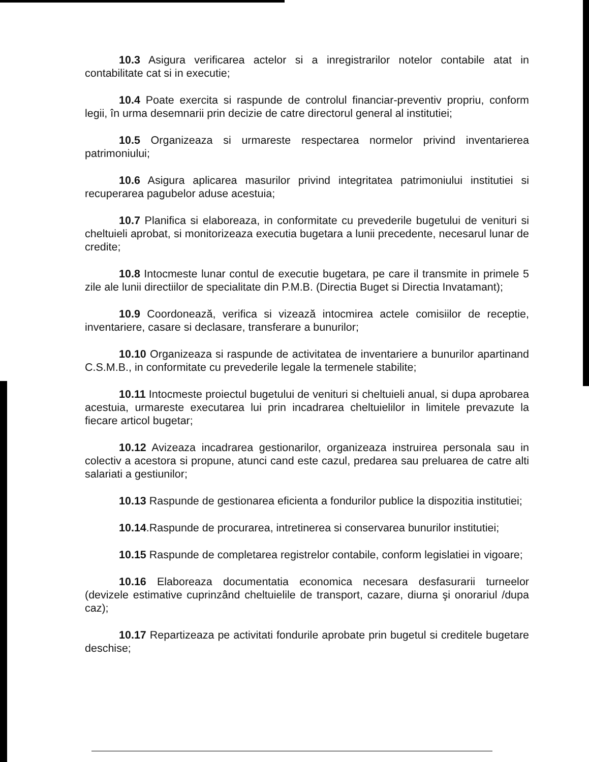10.3 Asigura verificarea actelor si a inregistrarilor notelor contabile atat in contabilitate cat si in executie;
10.4 Poate exercita si raspunde de controlul financiar-preventiv propriu, conform legii, în urma desemnarii prin decizie de catre directorul general al institutiei;
10.5 Organizeaza si urmareste respectarea normelor privind inventarierea patrimoniului;
10.6 Asigura aplicarea masurilor privind integritatea patrimoniului institutiei si recuperarea pagubelor aduse acestuia;
10.7 Planifica si elaboreaza, in conformitate cu prevederile bugetului de venituri si cheltuieli aprobat, si monitorizeaza executia bugetara a lunii precedente, necesarul lunar de credite;
10.8 Intocmeste lunar contul de executie bugetara, pe care il transmite in primele 5 zile ale lunii directiilor de specialitate din P.M.B. (Directia Buget si Directia Invatamant);
10.9 Coordonează, verifica si vizează intocmirea actele comisiilor de receptie, inventariere, casare si declasare, transferare a bunurilor;
10.10 Organizeaza si raspunde de activitatea de inventariere a bunurilor apartinand C.S.M.B., in conformitate cu prevederile legale la termenele stabilite;
10.11 Intocmeste proiectul bugetului de venituri si cheltuieli anual, si dupa aprobarea acestuia, urmareste executarea lui prin incadrarea cheltuielilor in limitele prevazute la fiecare articol bugetar;
10.12 Avizeaza incadrarea gestionarilor, organizeaza instruirea personala sau in colectiv a acestora si propune, atunci cand este cazul, predarea sau preluarea de catre alti salariati a gestiunilor;
10.13 Raspunde de gestionarea eficienta a fondurilor publice la dispozitia institutiei;
10.14.Raspunde de procurarea, intretinerea si conservarea bunurilor institutiei;
10.15 Raspunde de completarea registrelor contabile, conform legislatiei in vigoare;
10.16 Elaboreaza documentatia economica necesara desfasurarii turneelor (devizele estimative cuprinzând cheltuielile de transport, cazare, diurna şi onorariul /dupa caz);
10.17 Repartizeaza pe activitati fondurile aprobate prin bugetul si creditele bugetare deschise;